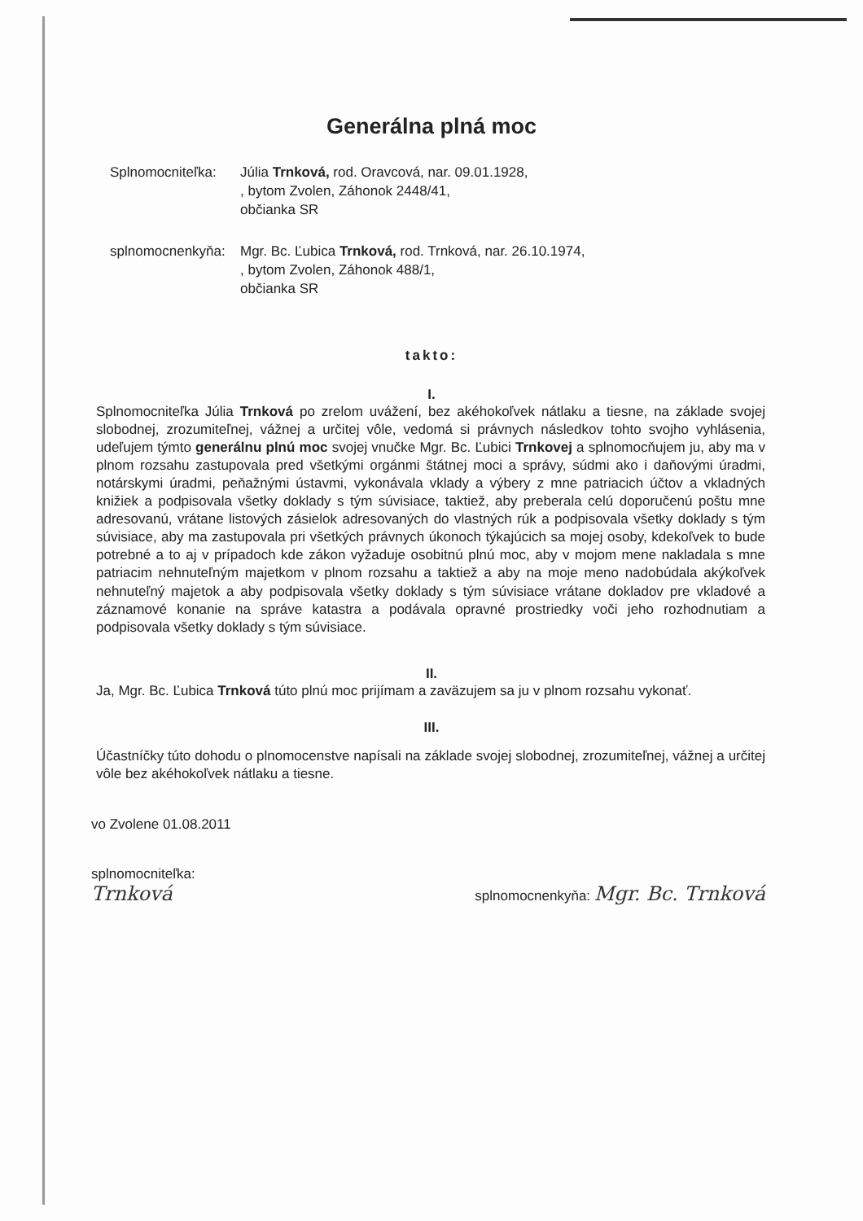Generálna plná moc
Splnomocniteľka:
Júlia Trnková, rod. Oravcová, nar. 09.01.1928,
, bytom Zvolen, Záhonok 2448/41,
občianka SR
splnomocnenkyňa:
Mgr. Bc. Ľubica Trnková, rod. Trnková, nar. 26.10.1974,
, bytom Zvolen, Záhonok 488/1,
občianka SR
takto:
I.
Splnomocniteľka Júlia Trnková po zrelom uvážení, bez akéhokoľvek nátlaku a tiesne, na základe svojej slobodnej, zrozumiteľnej, vážnej a určitej vôle, vedomá si právnych následkov tohto svojho vyhlásenia, udeľujem týmto generálnu plnú moc svojej vnučke Mgr. Bc. Ľubici Trnkovej a splnomocňujem ju, aby ma v plnom rozsahu zastupovala pred všetkými orgánmi štátnej moci a správy, súdmi ako i daňovými úradmi, notárskymi úradmi, peňažnými ústavmi, vykonávala vklady a výbery z mne patriacich účtov a vkladných knižiek a podpisovala všetky doklady s tým súvisiace, taktiež, aby preberala celú doporučenú poštu mne adresovanú, vrátane listových zásielok adresovaných do vlastných rúk a podpisovala všetky doklady s tým súvisiace, aby ma zastupovala pri všetkých právnych úkonoch týkajúcich sa mojej osoby, kdekoľvek to bude potrebné a to aj v prípadoch kde zákon vyžaduje osobitnú plnú moc, aby v mojom mene nakladala s mne patriacim nehnuteľným majetkom v plnom rozsahu a taktiež a aby na moje meno nadobúdala akýkoľvek nehnuteľný majetok a aby podpisovala všetky doklady s tým súvisiace vrátane dokladov pre vkladové a záznamové konanie na správe katastra a podávala opravné prostriedky voči jeho rozhodnutiam a podpisovala všetky doklady s tým súvisiace.
II.
Ja, Mgr. Bc. Ľubica Trnková túto plnú moc prijímam a zaväzujem sa ju v plnom rozsahu vykonať.
III.
Účastníčky túto dohodu o plnomocenstve napísali na základe svojej slobodnej, zrozumiteľnej, vážnej a určitej vôle bez akéhokoľvek nátlaku a tiesne.
vo Zvolene 01.08.2011
splnomocniteľka:
Trnková
splnomocnenkyňa: Mgr. Bc. Trnková